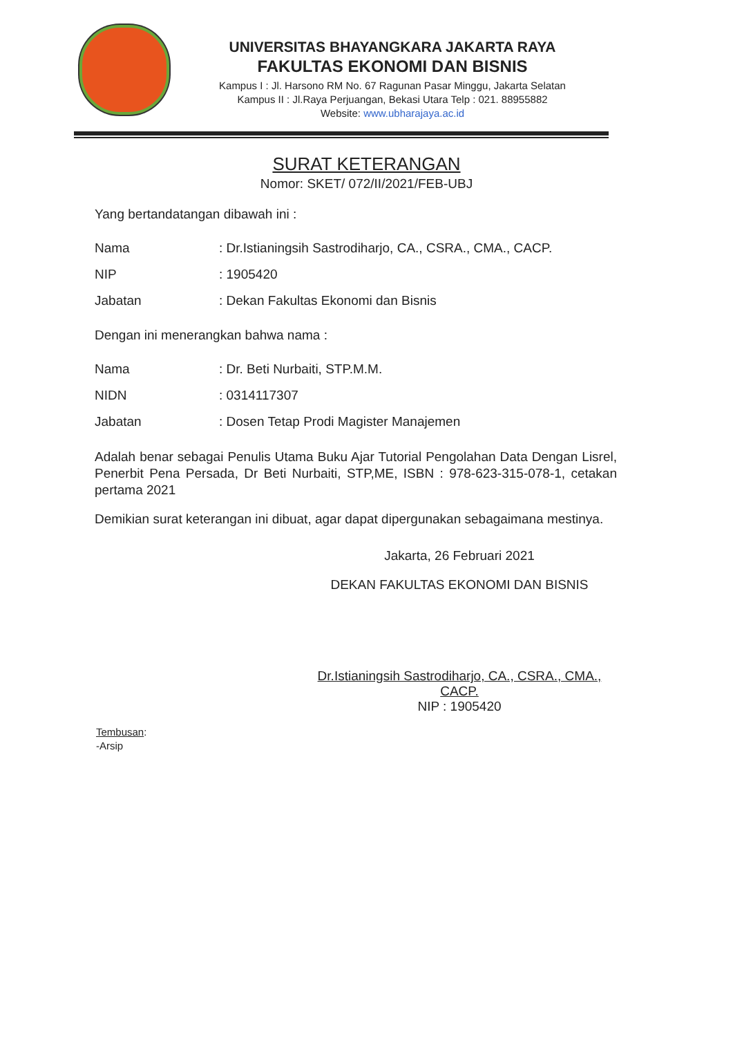UNIVERSITAS BHAYANGKARA JAKARTA RAYA
FAKULTAS EKONOMI DAN BISNIS
Kampus I : Jl. Harsono RM No. 67 Ragunan Pasar Minggu, Jakarta Selatan
Kampus II : Jl.Raya Perjuangan, Bekasi Utara Telp : 021. 88955882
Website: www.ubharajaya.ac.id
SURAT KETERANGAN
Nomor: SKET/ 072/II/2021/FEB-UBJ
Yang bertandatangan dibawah ini :
| Nama | : Dr.Istianingsih Sastrodiharjo, CA., CSRA., CMA., CACP. |
| NIP | : 1905420 |
| Jabatan | : Dekan Fakultas Ekonomi dan Bisnis |
Dengan ini menerangkan bahwa nama :
| Nama | : Dr. Beti Nurbaiti, STP.M.M. |
| NIDN | : 0314117307 |
| Jabatan | : Dosen Tetap Prodi Magister Manajemen |
Adalah benar sebagai Penulis Utama Buku Ajar Tutorial Pengolahan Data Dengan Lisrel, Penerbit Pena Persada, Dr Beti Nurbaiti, STP,ME, ISBN : 978-623-315-078-1, cetakan pertama 2021
Demikian surat keterangan ini dibuat, agar dapat dipergunakan sebagaimana mestinya.
Jakarta, 26 Februari 2021
DEKAN FAKULTAS EKONOMI DAN BISNIS
Dr.Istianingsih Sastrodiharjo, CA., CSRA., CMA., CACP.
NIP : 1905420
Tembusan:
-Arsip